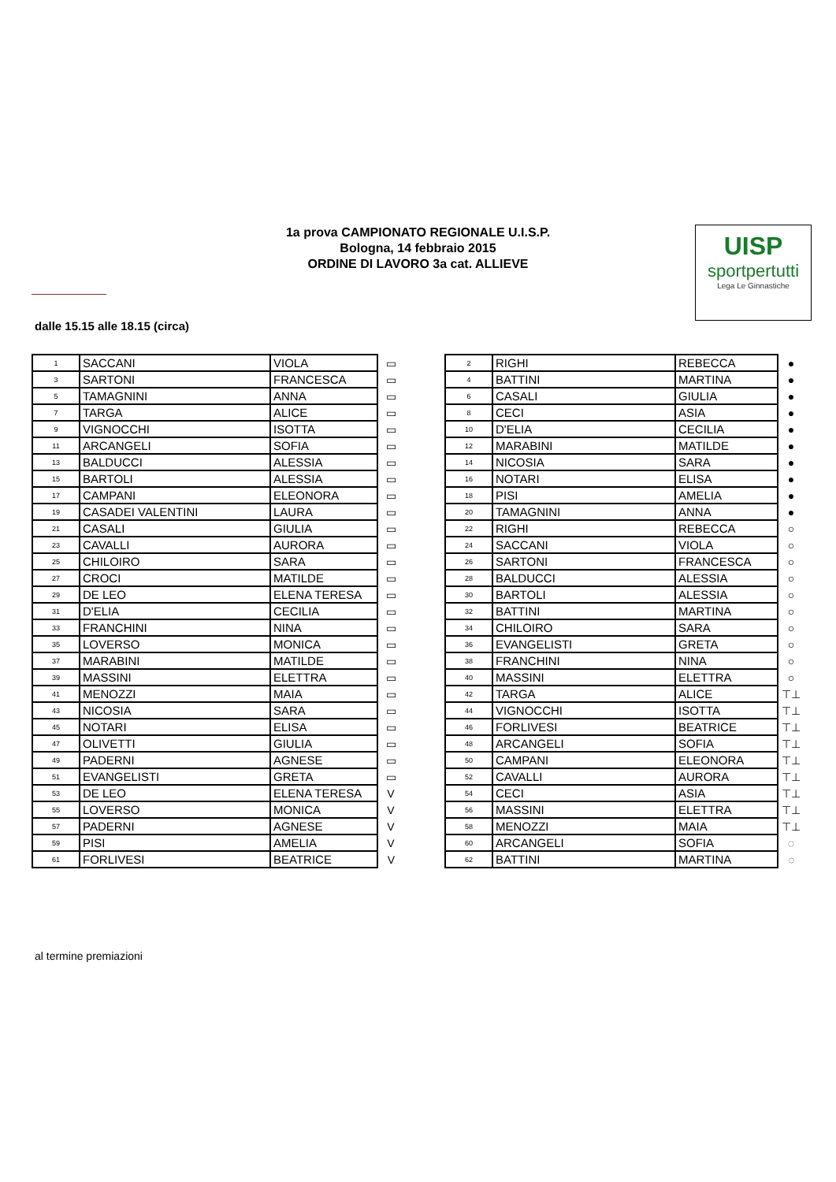1a prova CAMPIONATO REGIONALE U.I.S.P.
Bologna, 14 febbraio 2015
ORDINE DI LAVORO 3a cat. ALLIEVE
UISP
sportpertutti
Lega Le Ginnastiche
dalle 15.15 alle 18.15 (circa)
| 1 | SACCANI | VIOLA | ▭ |
| 3 | SARTONI | FRANCESCA | ▭ |
| 5 | TAMAGNINI | ANNA | ▭ |
| 7 | TARGA | ALICE | ▭ |
| 9 | VIGNOCCHI | ISOTTA | ▭ |
| 11 | ARCANGELI | SOFIA | ▭ |
| 13 | BALDUCCI | ALESSIA | ▭ |
| 15 | BARTOLI | ALESSIA | ▭ |
| 17 | CAMPANI | ELEONORA | ▭ |
| 19 | CASADEI VALENTINI | LAURA | ▭ |
| 21 | CASALI | GIULIA | ▭ |
| 23 | CAVALLI | AURORA | ▭ |
| 25 | CHILOIRO | SARA | ▭ |
| 27 | CROCI | MATILDE | ▭ |
| 29 | DE LEO | ELENA TERESA | ▭ |
| 31 | D'ELIA | CECILIA | ▭ |
| 33 | FRANCHINI | NINA | ▭ |
| 35 | LOVERSO | MONICA | ▭ |
| 37 | MARABINI | MATILDE | ▭ |
| 39 | MASSINI | ELETTRA | ▭ |
| 41 | MENOZZI | MAIA | ▭ |
| 43 | NICOSIA | SARA | ▭ |
| 45 | NOTARI | ELISA | ▭ |
| 47 | OLIVETTI | GIULIA | ▭ |
| 49 | PADERNI | AGNESE | ▭ |
| 51 | EVANGELISTI | GRETA | ▭ |
| 53 | DE LEO | ELENA TERESA | V |
| 55 | LOVERSO | MONICA | V |
| 57 | PADERNI | AGNESE | V |
| 59 | PISI | AMELIA | V |
| 61 | FORLIVESI | BEATRICE | V |
| 2 | RIGHI | REBECCA | ● |
| 4 | BATTINI | MARTINA | ● |
| 6 | CASALI | GIULIA | ● |
| 8 | CECI | ASIA | ● |
| 10 | D'ELIA | CECILIA | ● |
| 12 | MARABINI | MATILDE | ● |
| 14 | NICOSIA | SARA | ● |
| 16 | NOTARI | ELISA | ● |
| 18 | PISI | AMELIA | ● |
| 20 | TAMAGNINI | ANNA | ● |
| 22 | RIGHI | REBECCA | ○ |
| 24 | SACCANI | VIOLA | ○ |
| 26 | SARTONI | FRANCESCA | ○ |
| 28 | BALDUCCI | ALESSIA | ○ |
| 30 | BARTOLI | ALESSIA | ○ |
| 32 | BATTINI | MARTINA | ○ |
| 34 | CHILOIRO | SARA | ○ |
| 36 | EVANGELISTI | GRETA | ○ |
| 38 | FRANCHINI | NINA | ○ |
| 40 | MASSINI | ELETTRA | ○ |
| 42 | TARGA | ALICE | ⊤⊥ |
| 44 | VIGNOCCHI | ISOTTA | ⊤⊥ |
| 46 | FORLIVESI | BEATRICE | ⊤⊥ |
| 48 | ARCANGELI | SOFIA | ⊤⊥ |
| 50 | CAMPANI | ELEONORA | ⊤⊥ |
| 52 | CAVALLI | AURORA | ⊤⊥ |
| 54 | CECI | ASIA | ⊤⊥ |
| 56 | MASSINI | ELETTRA | ⊤⊥ |
| 58 | MENOZZI | MAIA | ⊤⊥ |
| 60 | ARCANGELI | SOFIA | ◌ |
| 62 | BATTINI | MARTINA | ◌ |
al termine premiazioni